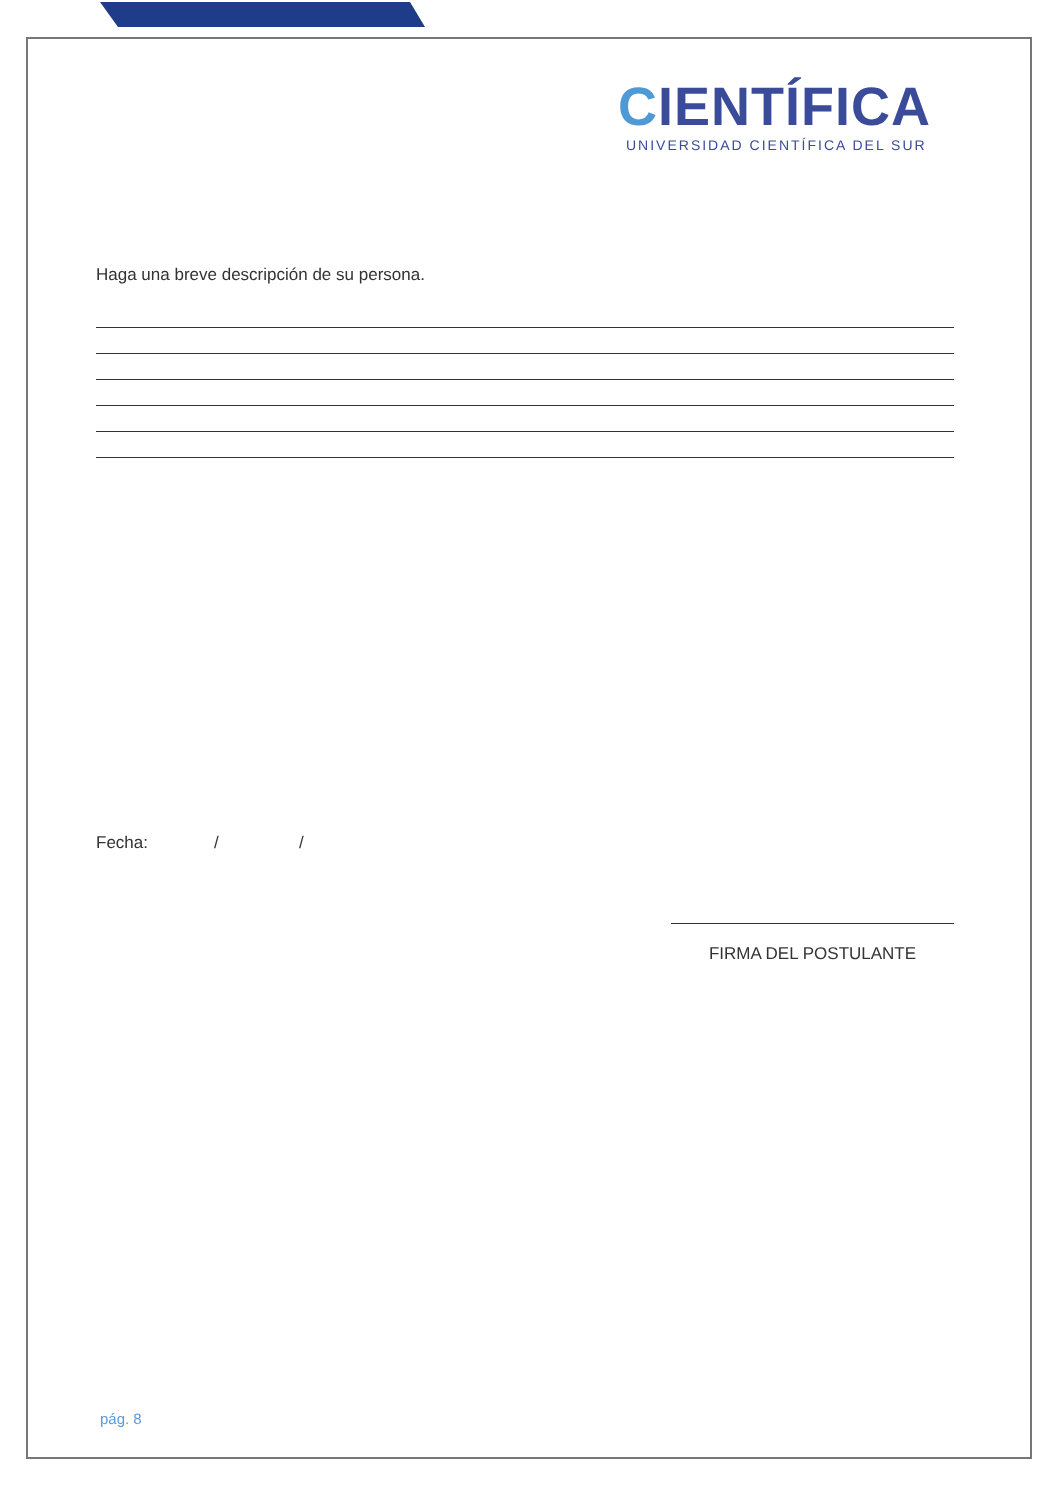CIENTÍFICA
UNIVERSIDAD CIENTÍFICA DEL SUR
Haga una breve descripción de su persona.
Fecha: / /
FIRMA DEL POSTULANTE
pág. 8